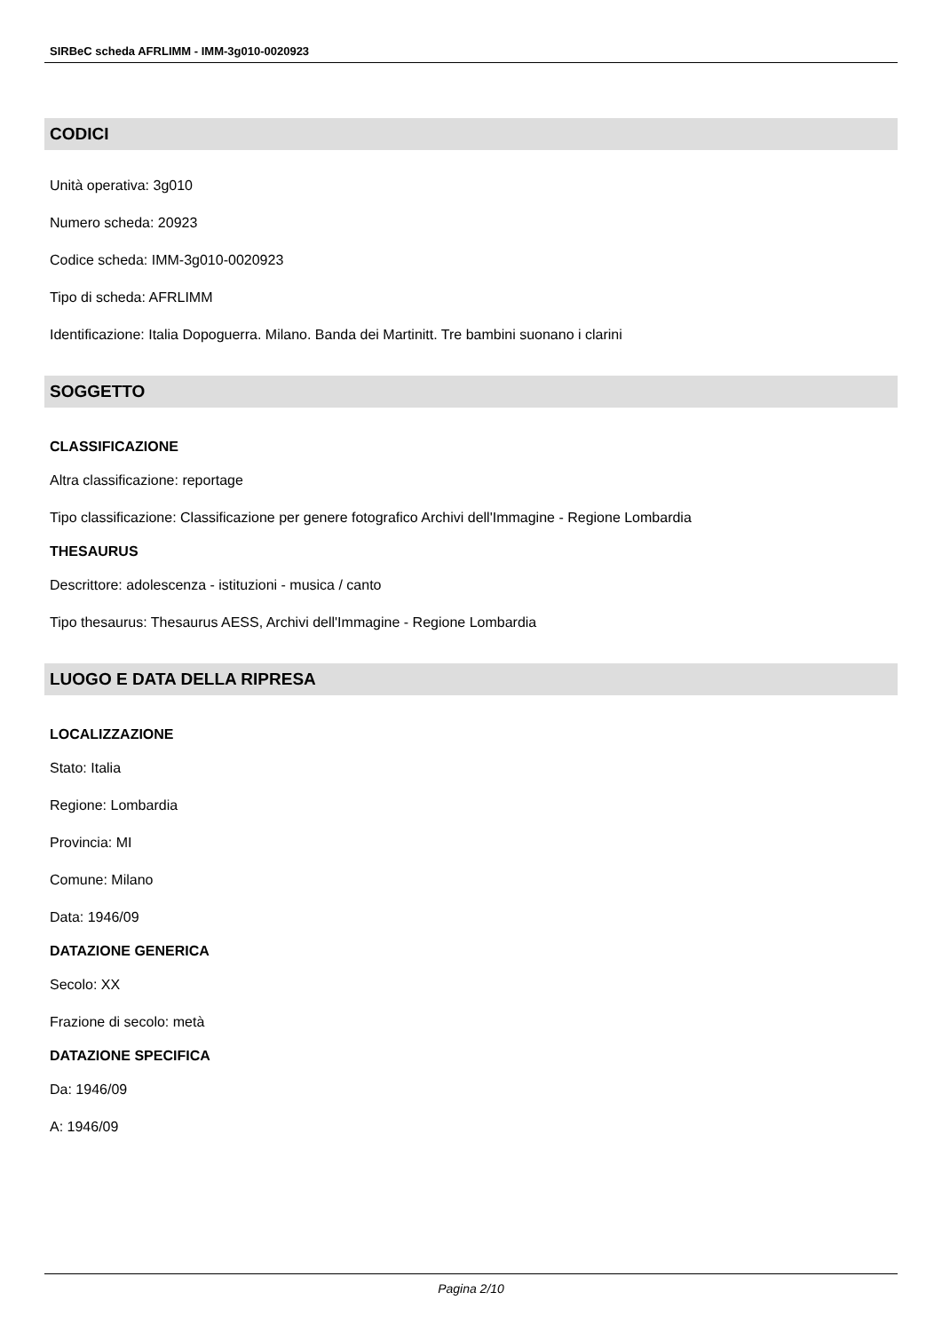SIRBeC scheda AFRLIMM - IMM-3g010-0020923
CODICI
Unità operativa: 3g010
Numero scheda: 20923
Codice scheda: IMM-3g010-0020923
Tipo di scheda: AFRLIMM
Identificazione: Italia Dopoguerra. Milano. Banda dei Martinitt. Tre bambini suonano i clarini
SOGGETTO
CLASSIFICAZIONE
Altra classificazione: reportage
Tipo classificazione: Classificazione per genere fotografico Archivi dell'Immagine - Regione Lombardia
THESAURUS
Descrittore: adolescenza - istituzioni - musica / canto
Tipo thesaurus: Thesaurus AESS, Archivi dell'Immagine - Regione Lombardia
LUOGO E DATA DELLA RIPRESA
LOCALIZZAZIONE
Stato: Italia
Regione: Lombardia
Provincia: MI
Comune: Milano
Data: 1946/09
DATAZIONE GENERICA
Secolo: XX
Frazione di secolo: metà
DATAZIONE SPECIFICA
Da: 1946/09
A: 1946/09
Pagina 2/10